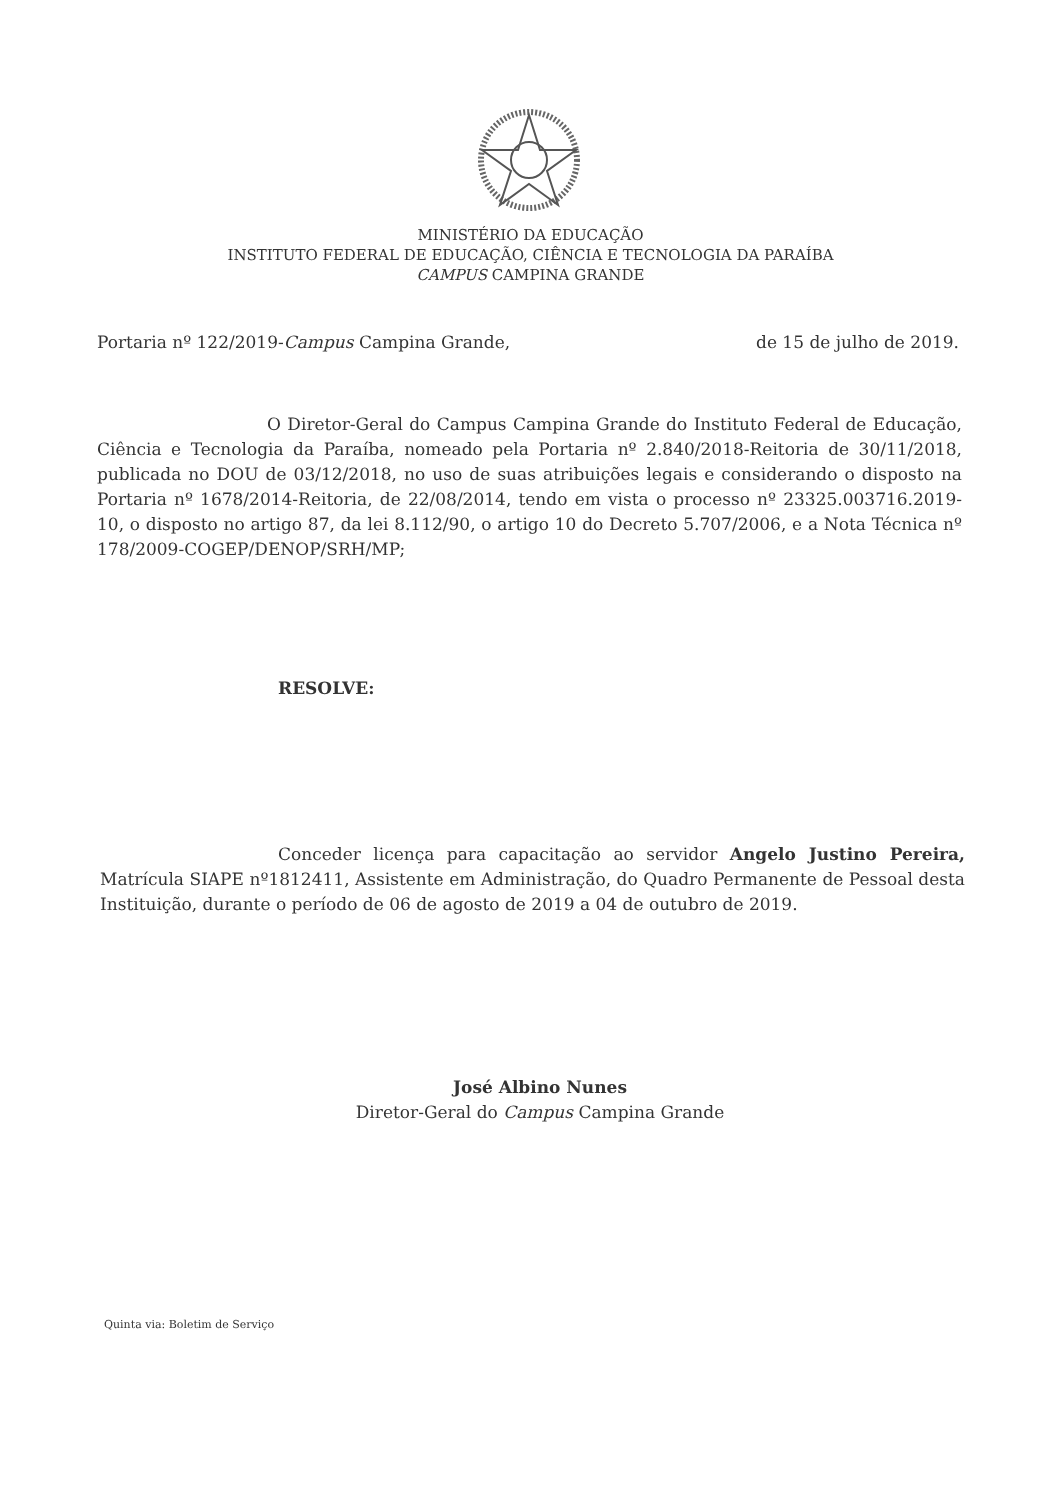MINISTÉRIO DA EDUCAÇÃO
INSTITUTO FEDERAL DE EDUCAÇÃO, CIÊNCIA E TECNOLOGIA DA PARAÍBA
CAMPUS CAMPINA GRANDE
Portaria nº 122/2019-Campus Campina Grande, de 15 de julho de 2019.
O Diretor-Geral do Campus Campina Grande do Instituto Federal de Educação, Ciência e Tecnologia da Paraíba, nomeado pela Portaria nº 2.840/2018-Reitoria de 30/11/2018, publicada no DOU de 03/12/2018, no uso de suas atribuições legais e considerando o disposto na Portaria nº 1678/2014-Reitoria, de 22/08/2014, tendo em vista o processo nº 23325.003716.2019-10, o disposto no artigo 87, da lei 8.112/90, o artigo 10 do Decreto 5.707/2006, e a Nota Técnica nº 178/2009-COGEP/DENOP/SRH/MP;
RESOLVE:
Conceder licença para capacitação ao servidor Angelo Justino Pereira, Matrícula SIAPE nº1812411, Assistente em Administração, do Quadro Permanente de Pessoal desta Instituição, durante o período de 06 de agosto de 2019 a 04 de outubro de 2019.
José Albino Nunes
Diretor-Geral do Campus Campina Grande
Quinta via: Boletim de Serviço